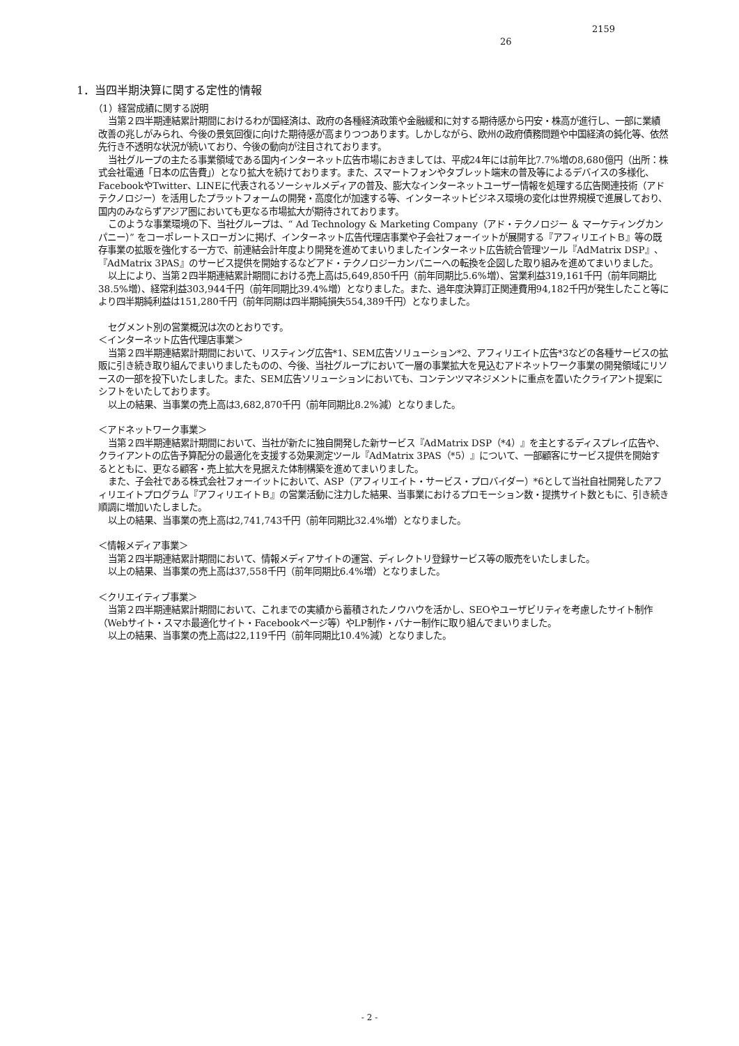2159
26
1．当四半期決算に関する定性的情報
（1）経営成績に関する説明
当第２四半期連結累計期間におけるわが国経済は、政府の各種経済政策や金融緩和に対する期待感から円安・株高が進行し、一部に業績改善の兆しがみられ、今後の景気回復に向けた期待感が高まりつつあります。しかしながら、欧州の政府債務問題や中国経済の鈍化等、依然先行き不透明な状況が続いており、今後の動向が注目されております。
当社グループの主たる事業領域である国内インターネット広告市場におきましては、平成24年には前年比7.7%増の8,680億円（出所：株式会社電通「日本の広告費」）となり拡大を続けております。また、スマートフォンやタブレット端末の普及等によるデバイスの多様化、FacebookやTwitter、LINEに代表されるソーシャルメディアの普及、膨大なインターネットユーザー情報を処理する広告関連技術（アドテクノロジー）を活用したプラットフォームの開発・高度化が加速する等、インターネットビジネス環境の変化は世界規模で進展しており、国内のみならずアジア圏においても更なる市場拡大が期待されております。
このような事業環境の下、当社グループは、“ Ad Technology & Marketing Company（アド・テクノロジー ＆ マーケティングカンパニー）” をコーポレートスローガンに掲げ、インターネット広告代理店事業や子会社フォーイットが展開する『アフィリエイトＢ』等の既存事業の拡販を強化する一方で、前連結会計年度より開発を進めてまいりましたインターネット広告統合管理ツール『AdMatrix DSP』、『AdMatrix 3PAS』のサービス提供を開始するなどアド・テクノロジーカンパニーへの転換を企図した取り組みを進めてまいりました。
以上により、当第２四半期連結累計期間における売上高は5,649,850千円（前年同期比5.6%増）、営業利益319,161千円（前年同期比38.5%増）、経常利益303,944千円（前年同期比39.4%増）となりました。また、過年度決算訂正関連費用94,182千円が発生したこと等により四半期純利益は151,280千円（前年同期は四半期純損失554,389千円）となりました。
セグメント別の営業概況は次のとおりです。
＜インターネット広告代理店事業＞
当第２四半期連結累計期間において、リスティング広告*1、SEM広告ソリューション*2、アフィリエイト広告*3などの各種サービスの拡販に引き続き取り組んでまいりましたものの、今後、当社グループにおいて一層の事業拡大を見込むアドネットワーク事業の開発領域にリソースの一部を投下いたしました。また、SEM広告ソリューションにおいても、コンテンツマネジメントに重点を置いたクライアント提案にシフトをいたしております。
以上の結果、当事業の売上高は3,682,870千円（前年同期比8.2%減）となりました。
＜アドネットワーク事業＞
当第２四半期連結累計期間において、当社が新たに独自開発した新サービス『AdMatrix DSP（*4）』を主とするディスプレイ広告や、クライアントの広告予算配分の最適化を支援する効果測定ツール『AdMatrix 3PAS（*5）』について、一部顧客にサービス提供を開始するとともに、更なる顧客・売上拡大を見据えた体制構築を進めてまいりました。
また、子会社である株式会社フォーイットにおいて、ASP（アフィリエイト・サービス・プロバイダー）*6として当社自社開発したアフィリエイトプログラム『アフィリエイトＢ』の営業活動に注力した結果、当事業におけるプロモーション数・提携サイト数ともに、引き続き順調に増加いたしました。
以上の結果、当事業の売上高は2,741,743千円（前年同期比32.4%増）となりました。
＜情報メディア事業＞
当第２四半期連結累計期間において、情報メディアサイトの運営、ディレクトリ登録サービス等の販売をいたしました。
以上の結果、当事業の売上高は37,558千円（前年同期比6.4%増）となりました。
＜クリエイティブ事業＞
当第２四半期連結累計期間において、これまでの実績から蓄積されたノウハウを活かし、SEOやユーザビリティを考慮したサイト制作（Webサイト・スマホ最適化サイト・Facebookページ等）やLP制作・バナー制作に取り組んでまいりました。
以上の結果、当事業の売上高は22,119千円（前年同期比10.4%減）となりました。
- 2 -